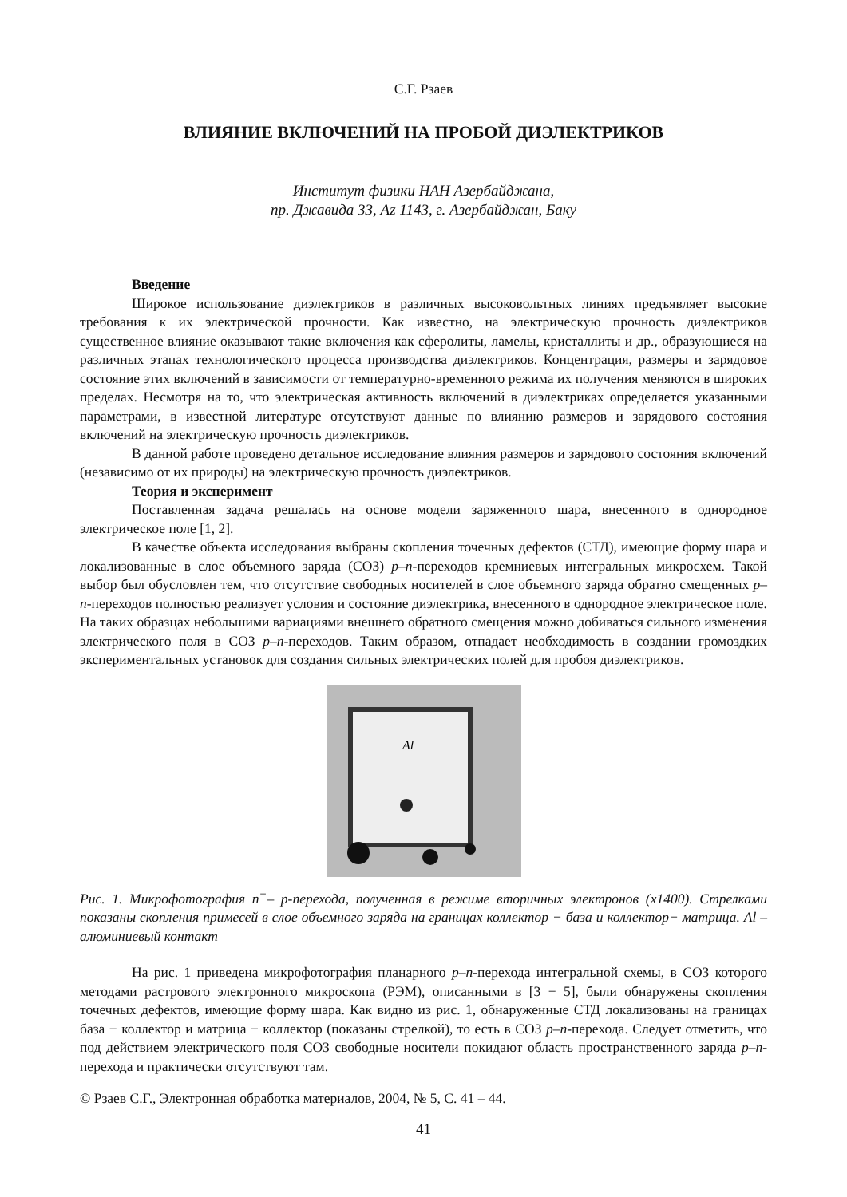С.Г. Рзаев
ВЛИЯНИЕ ВКЛЮЧЕНИЙ НА ПРОБОЙ ДИЭЛЕКТРИКОВ
Институт физики НАН Азербайджана,
пр. Джавида 33, Az 1143, г. Азербайджан, Баку
Введение
Широкое использование диэлектриков в различных высоковольтных линиях предъявляет высокие требования к их электрической прочности. Как известно, на электрическую прочность диэлектриков существенное влияние оказывают такие включения как сферолиты, ламелы, кристаллиты и др., образующиеся на различных этапах технологического процесса производства диэлектриков. Концентрация, размеры и зарядовое состояние этих включений в зависимости от температурно-временного режима их получения меняются в широких пределах. Несмотря на то, что электрическая активность включений в диэлектриках определяется указанными параметрами, в известной литературе отсутствуют данные по влиянию размеров и зарядового состояния включений на электрическую прочность диэлектриков.
В данной работе проведено детальное исследование влияния размеров и зарядового состояния включений (независимо от их природы) на электрическую прочность диэлектриков.
Теория и эксперимент
Поставленная задача решалась на основе модели заряженного шара, внесенного в однородное электрическое поле [1, 2].
В качестве объекта исследования выбраны скопления точечных дефектов (СТД), имеющие форму шара и локализованные в слое объемного заряда (СОЗ) p–n-переходов кремниевых интегральных микросхем. Такой выбор был обусловлен тем, что отсутствие свободных носителей в слое объемного заряда обратно смещенных p–n-переходов полностью реализует условия и состояние диэлектрика, внесенного в однородное электрическое поле. На таких образцах небольшими вариациями внешнего обратного смещения можно добиваться сильного изменения электрического поля в СОЗ p–n-переходов. Таким образом, отпадает необходимость в создании громоздких экспериментальных установок для создания сильных электрических полей для пробоя диэлектриков.
Al
Рис. 1. Микрофотография n<sup>+</sup>– p-перехода, полученная в режиме вторичных электронов (x1400). Стрелками показаны скопления примесей в слое объемного заряда на границах коллектор − база и коллектор− матрица. Al – алюминиевый контакт
На рис. 1 приведена микрофотография планарного p–n-перехода интегральной схемы, в СОЗ которого методами растрового электронного микроскопа (РЭМ), описанными в [3 − 5], были обнаружены скопления точечных дефектов, имеющие форму шара. Как видно из рис. 1, обнаруженные СТД локализованы на границах база − коллектор и матрица − коллектор (показаны стрелкой), то есть в СОЗ p–n-перехода. Следует отметить, что под действием электрического поля СОЗ свободные носители покидают область пространственного заряда p–n-перехода и практически отсутствуют там.
© Рзаев С.Г., Электронная обработка материалов, 2004, № 5, С. 41 – 44.
41